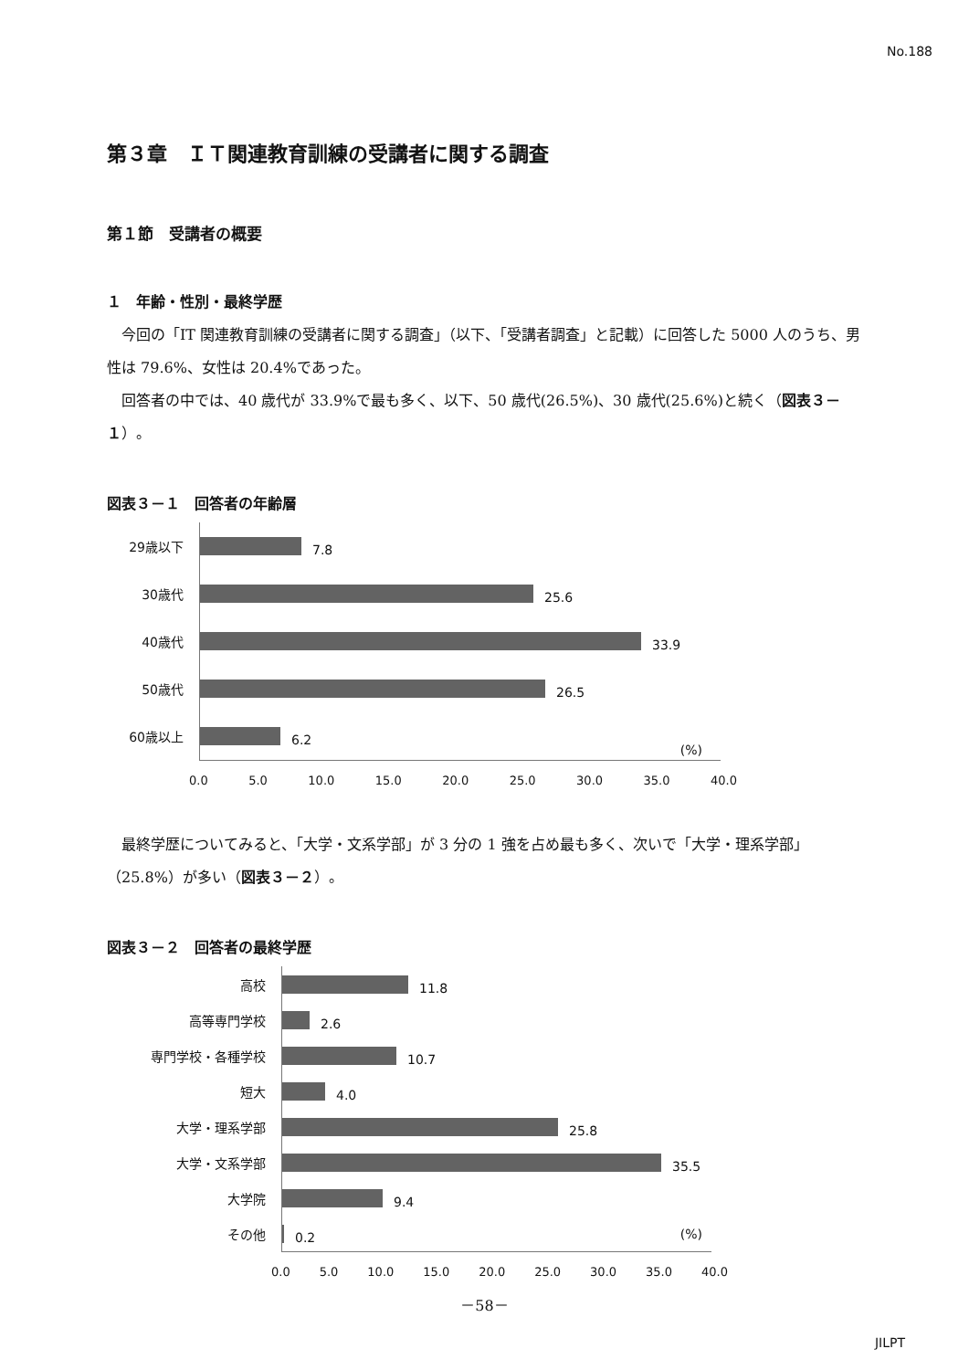No.188
第３章　ＩＴ関連教育訓練の受講者に関する調査
第１節　受講者の概要
１　年齢・性別・最終学歴
今回の「IT 関連教育訓練の受講者に関する調査」（以下、「受講者調査」と記載）に回答した 5000 人のうち、男性は 79.6%、女性は 20.4%であった。
回答者の中では、40 歳代が 33.9%で最も多く、以下、50 歳代(26.5%)、30 歳代(25.6%)と続く（図表３－１）。
図表３－１　回答者の年齢層
29歳以下
7.8
30歳代
25.6
40歳代
33.9
50歳代
26.5
60歳以上
6.2
(%)
0.0 5.0 10.0 15.0 20.0 25.0 30.0 35.0 40.0
最終学歴についてみると、「大学・文系学部」が 3 分の 1 強を占め最も多く、次いで「大学・理系学部」（25.8%）が多い（図表３－２）。
図表３－２　回答者の最終学歴
高校
11.8
高等専門学校
2.6
専門学校・各種学校
10.7
短大
4.0
大学・理系学部
25.8
大学・文系学部
35.5
大学院
9.4
その他
0.2
(%)
0.0 5.0 10.0 15.0 20.0 25.0 30.0 35.0 40.0
－58－
JILPT